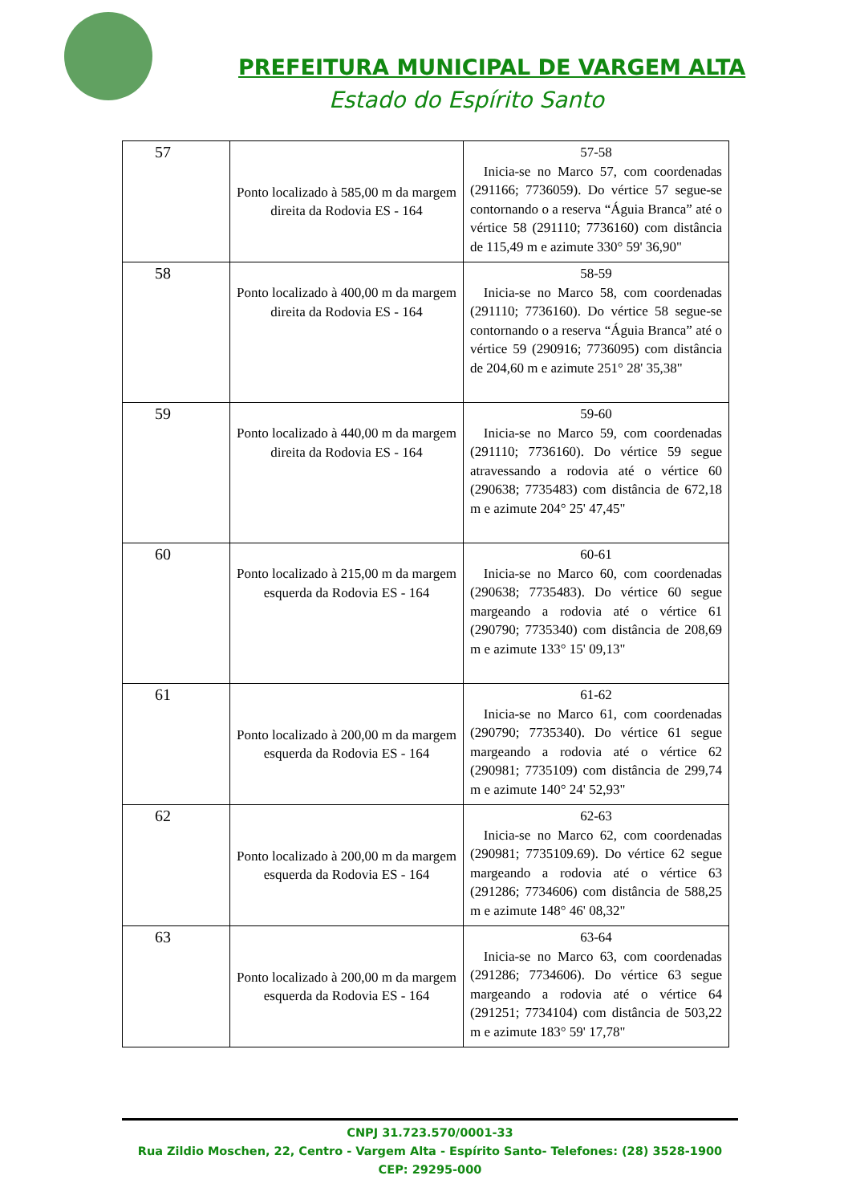PREFEITURA MUNICIPAL DE VARGEM ALTA
Estado do Espírito Santo
| 57 | Ponto localizado à 585,00 m da margem direita da Rodovia ES - 164 | 57-58 Inicia-se no Marco 57, com coordenadas (291166; 7736059). Do vértice 57 segue-se contornando o a reserva “Águia Branca” até o vértice 58 (291110; 7736160) com distância de 115,49 m e azimute 330° 59' 36,90" |
| 58 | Ponto localizado à 400,00 m da margem direita da Rodovia ES - 164 | 58-59 Inicia-se no Marco 58, com coordenadas (291110; 7736160). Do vértice 58 segue-se contornando o a reserva “Águia Branca” até o vértice 59 (290916; 7736095) com distância de 204,60 m e azimute 251° 28' 35,38" |
| 59 | Ponto localizado à 440,00 m da margem direita da Rodovia ES - 164 | 59-60 Inicia-se no Marco 59, com coordenadas (291110; 7736160). Do vértice 59 segue atravessando a rodovia até o vértice 60 (290638; 7735483) com distância de 672,18 m e azimute 204° 25' 47,45" |
| 60 | Ponto localizado à 215,00 m da margem esquerda da Rodovia ES - 164 | 60-61 Inicia-se no Marco 60, com coordenadas (290638; 7735483). Do vértice 60 segue margeando a rodovia até o vértice 61 (290790; 7735340) com distância de 208,69 m e azimute 133° 15' 09,13" |
| 61 | Ponto localizado à 200,00 m da margem esquerda da Rodovia ES - 164 | 61-62 Inicia-se no Marco 61, com coordenadas (290790; 7735340). Do vértice 61 segue margeando a rodovia até o vértice 62 (290981; 7735109) com distância de 299,74 m e azimute 140° 24' 52,93" |
| 62 | Ponto localizado à 200,00 m da margem esquerda da Rodovia ES - 164 | 62-63 Inicia-se no Marco 62, com coordenadas (290981; 7735109.69). Do vértice 62 segue margeando a rodovia até o vértice 63 (291286; 7734606) com distância de 588,25 m e azimute 148° 46' 08,32" |
| 63 | Ponto localizado à 200,00 m da margem esquerda da Rodovia ES - 164 | 63-64 Inicia-se no Marco 63, com coordenadas (291286; 7734606). Do vértice 63 segue margeando a rodovia até o vértice 64 (291251; 7734104) com distância de 503,22 m e azimute 183° 59' 17,78" |
CNPJ 31.723.570/0001-33
Rua Zildio Moschen, 22, Centro - Vargem Alta - Espírito Santo- Telefones: (28) 3528-1900
CEP: 29295-000